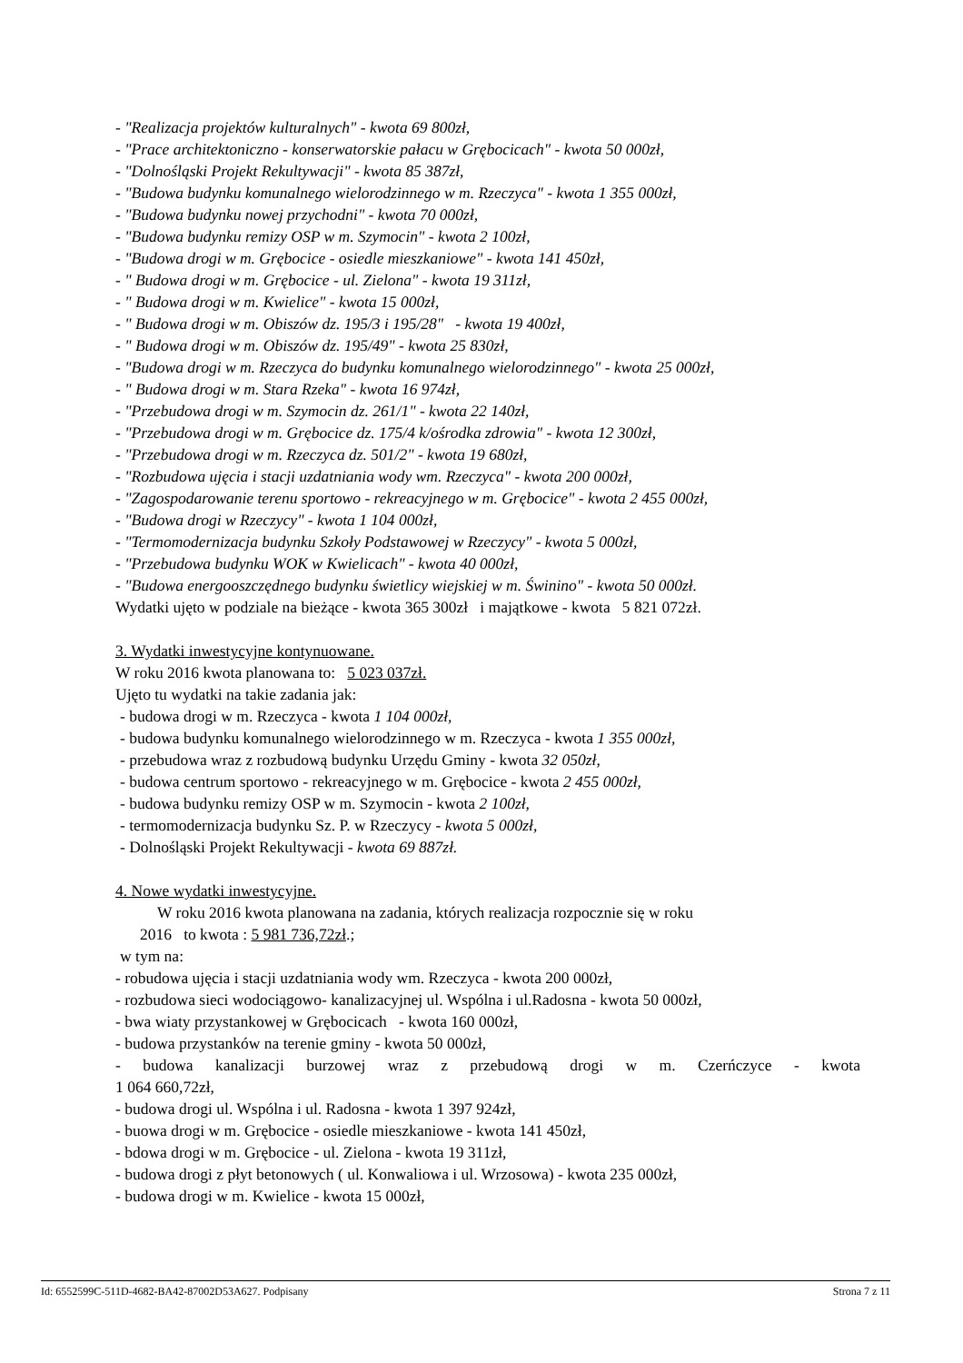- "Realizacja projektów kulturalnych" - kwota 69 800zł,
- "Prace architektoniczno - konserwatorskie pałacu w Grębocicach" - kwota 50 000zł,
- "Dolnośląski Projekt Rekultywacji" - kwota 85 387zł,
- "Budowa budynku komunalnego wielorodzinnego w m. Rzeczyca" - kwota 1 355 000zł,
- "Budowa budynku nowej przychodni" - kwota 70 000zł,
- "Budowa budynku remizy OSP w m. Szymocin" - kwota 2 100zł,
- "Budowa drogi w m. Grębocice - osiedle mieszkaniowe" - kwota 141 450zł,
- " Budowa drogi w m. Grębocice - ul. Zielona" - kwota 19 311zł,
- " Budowa drogi w m. Kwielice" - kwota 15 000zł,
- " Budowa drogi w m. Obiszów dz. 195/3 i 195/28" - kwota 19 400zł,
- " Budowa drogi w m. Obiszów dz. 195/49" - kwota 25 830zł,
- "Budowa drogi w m. Rzeczyca do budynku komunalnego wielorodzinnego" - kwota 25 000zł,
- " Budowa drogi w m. Stara Rzeka" - kwota 16 974zł,
- "Przebudowa drogi w m. Szymocin dz. 261/1" - kwota 22 140zł,
- "Przebudowa drogi w m. Grębocice dz. 175/4 k/ośrodka zdrowia" - kwota 12 300zł,
- "Przebudowa drogi w m. Rzeczyca dz. 501/2" - kwota 19 680zł,
- "Rozbudowa ujęcia i stacji uzdatniania wody wm. Rzeczyca" - kwota 200 000zł,
- "Zagospodarowanie terenu sportowo - rekreacyjnego w m. Grębocice" - kwota 2 455 000zł,
- "Budowa drogi w Rzeczycy" - kwota 1 104 000zł,
- "Termomodernizacja budynku Szkoły Podstawowej w Rzeczycy" - kwota 5 000zł,
- "Przebudowa budynku WOK w Kwielicach" - kwota 40 000zł,
- "Budowa energooszczędnego budynku świetlicy wiejskiej w m. Świnino" - kwota 50 000zł.
Wydatki ujęto w podziale na bieżące - kwota 365 300zł i majątkowe - kwota 5 821 072zł.
3. Wydatki inwestycyjne kontynuowane.
W roku 2016 kwota planowana to: 5 023 037zł.
Ujęto tu wydatki na takie zadania jak:
- budowa drogi w m. Rzeczyca - kwota 1 104 000zł,
- budowa budynku komunalnego wielorodzinnego w m. Rzeczyca - kwota 1 355 000zł,
- przebudowa wraz z rozbudową budynku Urzędu Gminy - kwota 32 050zł,
- budowa centrum sportowo - rekreacyjnego w m. Grębocice - kwota 2 455 000zł,
- budowa budynku remizy OSP w m. Szymocin - kwota 2 100zł,
- termomodernizacja budynku Sz. P. w Rzeczycy - kwota 5 000zł,
- Dolnośląski Projekt Rekultywacji - kwota 69 887zł.
4. Nowe wydatki inwestycyjne.
W roku 2016 kwota planowana na zadania, których realizacja rozpocznie się w roku
2016 to kwota : 5 981 736,72zł.;
w tym na:
- robudowa ujęcia i stacji uzdatniania wody wm. Rzeczyca - kwota 200 000zł,
- rozbudowa sieci wodociągowo- kanalizacyjnej ul. Wspólna i ul.Radosna - kwota 50 000zł,
- bwa wiaty przystankowej w Grębocicach - kwota 160 000zł,
- budowa przystanków na terenie gminy - kwota 50 000zł,
- budowa kanalizacji burzowej wraz z przebudową drogi w m. Czerńczyce - kwota
1 064 660,72zł,
- budowa drogi ul. Wspólna i ul. Radosna - kwota 1 397 924zł,
- buowa drogi w m. Grębocice - osiedle mieszkaniowe - kwota 141 450zł,
- bdowa drogi w m. Grębocice - ul. Zielona - kwota 19 311zł,
- budowa drogi z płyt betonowych ( ul. Konwaliowa i ul. Wrzosowa) - kwota 235 000zł,
- budowa drogi w m. Kwielice - kwota 15 000zł,
Id: 6552599C-511D-4682-BA42-87002D53A627. Podpisany Strona 7 z 11